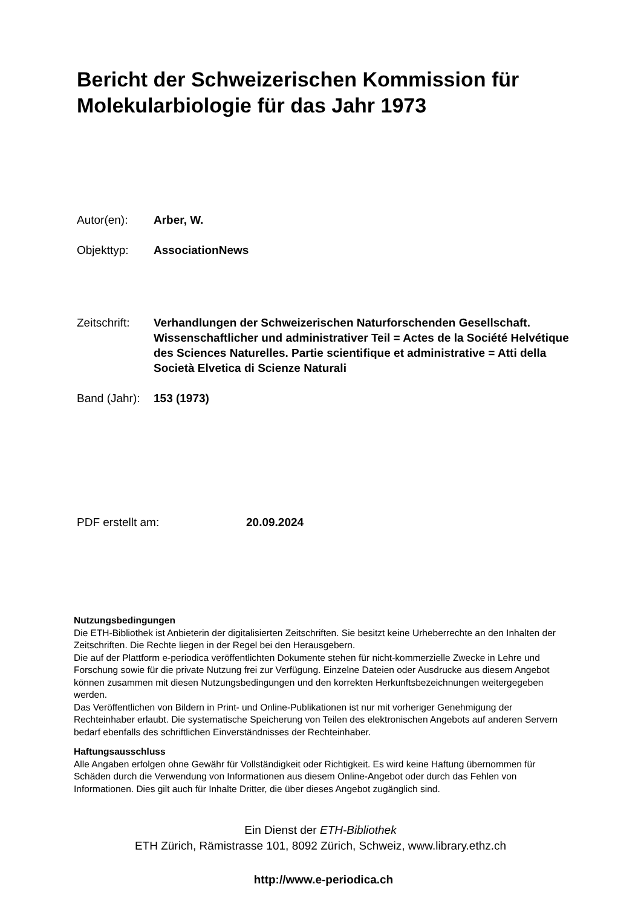Bericht der Schweizerischen Kommission für Molekularbiologie für das Jahr 1973
Autor(en): Arber, W.
Objekttyp: AssociationNews
Zeitschrift:
Verhandlungen der Schweizerischen Naturforschenden Gesellschaft. Wissenschaftlicher und administrativer Teil = Actes de la Société Helvétique des Sciences Naturelles. Partie scientifique et administrative = Atti della Società Elvetica di Scienze Naturali
Band (Jahr):
153 (1973)
PDF erstellt am: 20.09.2024
Nutzungsbedingungen
Die ETH-Bibliothek ist Anbieterin der digitalisierten Zeitschriften. Sie besitzt keine Urheberrechte an den Inhalten der Zeitschriften. Die Rechte liegen in der Regel bei den Herausgebern.
Die auf der Plattform e-periodica veröffentlichten Dokumente stehen für nicht-kommerzielle Zwecke in Lehre und Forschung sowie für die private Nutzung frei zur Verfügung. Einzelne Dateien oder Ausdrucke aus diesem Angebot können zusammen mit diesen Nutzungsbedingungen und den korrekten Herkunftsbezeichnungen weitergegeben werden.
Das Veröffentlichen von Bildern in Print- und Online-Publikationen ist nur mit vorheriger Genehmigung der Rechteinhaber erlaubt. Die systematische Speicherung von Teilen des elektronischen Angebots auf anderen Servern bedarf ebenfalls des schriftlichen Einverständnisses der Rechteinhaber.
Haftungsausschluss
Alle Angaben erfolgen ohne Gewähr für Vollständigkeit oder Richtigkeit. Es wird keine Haftung übernommen für Schäden durch die Verwendung von Informationen aus diesem Online-Angebot oder durch das Fehlen von Informationen. Dies gilt auch für Inhalte Dritter, die über dieses Angebot zugänglich sind.
Ein Dienst der ETH-Bibliothek
ETH Zürich, Rämistrasse 101, 8092 Zürich, Schweiz, www.library.ethz.ch
http://www.e-periodica.ch